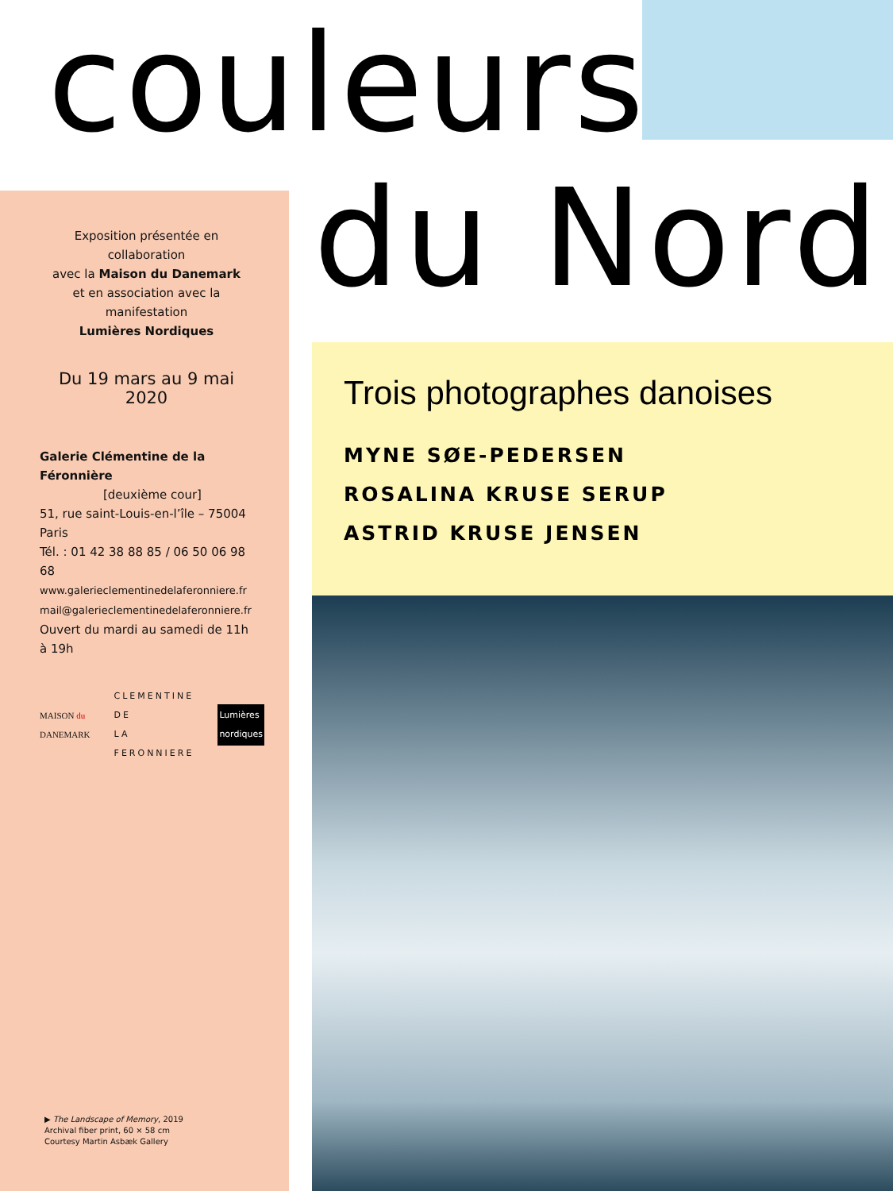couleurs
du Nord
Exposition présentée en collaboration
avec la Maison du Danemark
et en association avec la manifestation
Lumières Nordiques
Du 19 mars au 9 mai 2020
Galerie Clémentine de la Féronnière
[deuxième cour]
51, rue saint-Louis-en-l’île – 75004 Paris
Tél. : 01 42 38 88 85 / 06 50 06 98 68
www.galerieclementinedelaferonniere.fr
mail@galerieclementinedelaferonniere.fr
Ouvert du mardi au samedi de 11h à 19h
MAISON du
DANEMARK CLEMENTINE DE
LA FERONNIERE Lumières
nordiques
▶ The Landscape of Memory, 2019
Archival fiber print, 60 × 58 cm
Courtesy Martin Asbæk Gallery
Trois photographes danoises
MYNE SØE-PEDERSEN
ROSALINA KRUSE SERUP
ASTRID KRUSE JENSEN